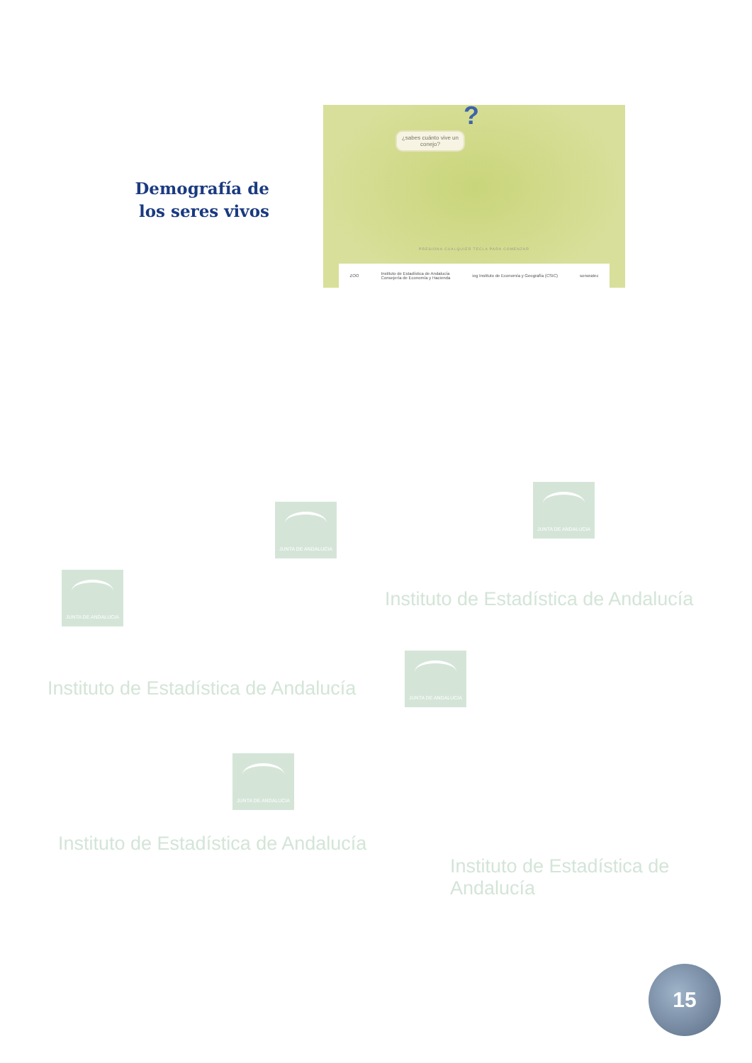Demografía de los seres vivos
?
¿sabes cuánto vive un conejo?
PRESIONA CUALQUIER TECLA PARA COMENZAR
ZOO Instituto de Estadística de Andalucía
Consejería de Economía y Hacienda ieg Instituto de Economía y Geografía (CSIC) sonoratec
JUNTA DE ANDALUCIA
JUNTA DE ANDALUCIA
JUNTA DE ANDALUCIA
Instituto de Estadística de Andalucía
JUNTA DE ANDALUCIA
Instituto de Estadística de Andalucía
JUNTA DE ANDALUCIA
Instituto de Estadística de Andalucía
Instituto de Estadística de Andalucía
15